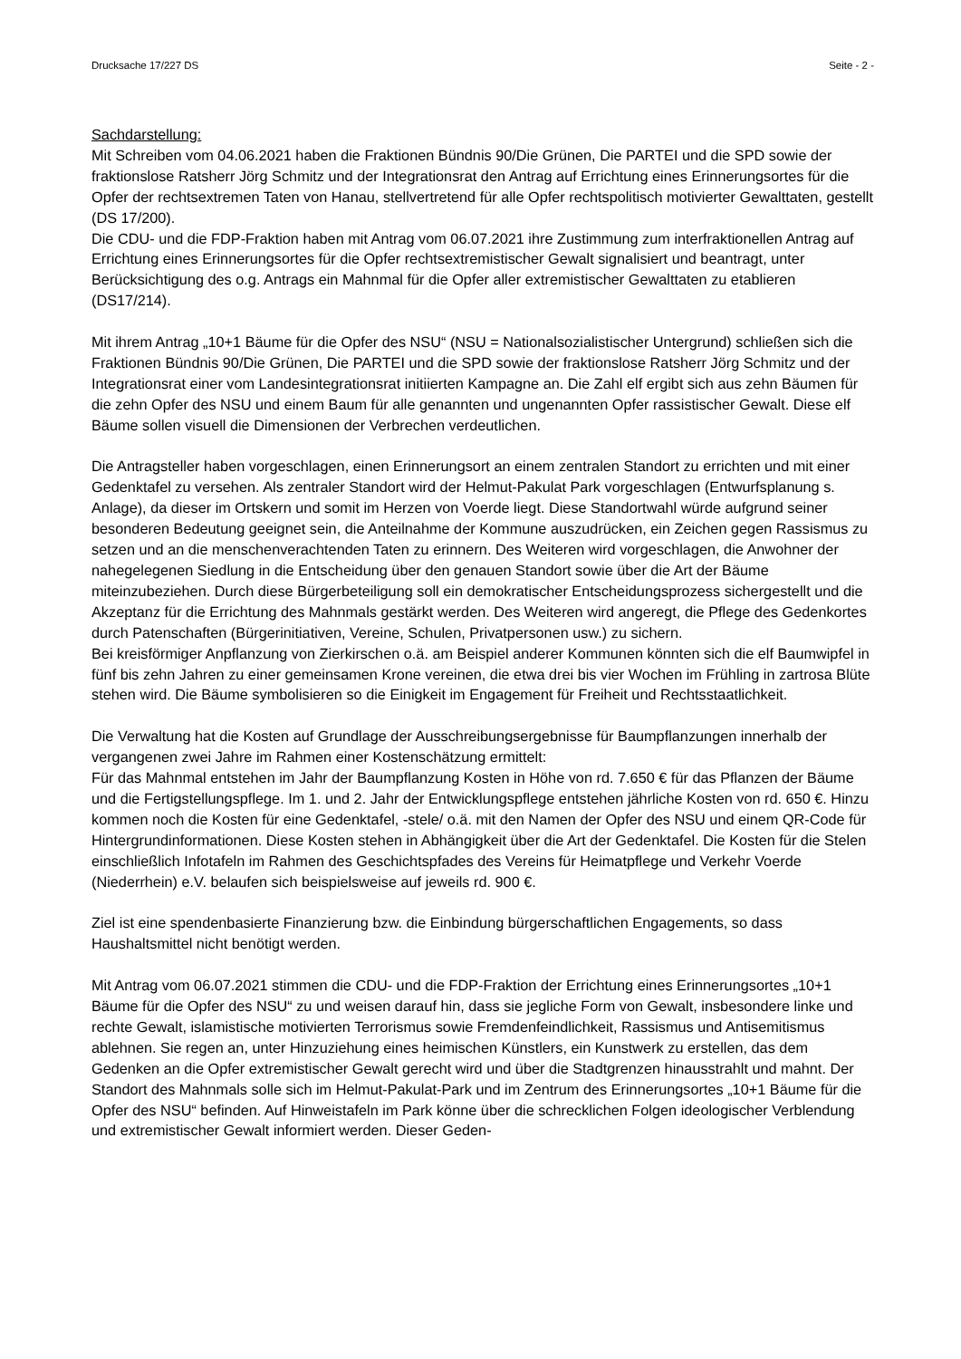Drucksache 17/227 DS Seite - 2 -
Sachdarstellung:
Mit Schreiben vom 04.06.2021 haben die Fraktionen Bündnis 90/Die Grünen, Die PARTEI und die SPD sowie der fraktionslose Ratsherr Jörg Schmitz und der Integrationsrat den Antrag auf Errichtung eines Erinnerungsortes für die Opfer der rechtsextremen Taten von Hanau, stellvertretend für alle Opfer rechtspolitisch motivierter Gewalttaten, gestellt (DS 17/200).
Die CDU- und die FDP-Fraktion haben mit Antrag vom 06.07.2021 ihre Zustimmung zum interfraktionellen Antrag auf Errichtung eines Erinnerungsortes für die Opfer rechtsextremistischer Gewalt signalisiert und beantragt, unter Berücksichtigung des o.g. Antrags ein Mahnmal für die Opfer aller extremistischer Gewalttaten zu etablieren (DS17/214).
Mit ihrem Antrag „10+1 Bäume für die Opfer des NSU“ (NSU = Nationalsozialistischer Untergrund) schließen sich die Fraktionen Bündnis 90/Die Grünen, Die PARTEI und die SPD sowie der fraktionslose Ratsherr Jörg Schmitz und der Integrationsrat einer vom Landesintegrationsrat initiierten Kampagne an. Die Zahl elf ergibt sich aus zehn Bäumen für die zehn Opfer des NSU und einem Baum für alle genannten und ungenannten Opfer rassistischer Gewalt. Diese elf Bäume sollen visuell die Dimensionen der Verbrechen verdeutlichen.
Die Antragsteller haben vorgeschlagen, einen Erinnerungsort an einem zentralen Standort zu errichten und mit einer Gedenktafel zu versehen. Als zentraler Standort wird der Helmut-Pakulat Park vorgeschlagen (Entwurfsplanung s. Anlage), da dieser im Ortskern und somit im Herzen von Voerde liegt. Diese Standortwahl würde aufgrund seiner besonderen Bedeutung geeignet sein, die Anteilnahme der Kommune auszudrücken, ein Zeichen gegen Rassismus zu setzen und an die menschenverachtenden Taten zu erinnern. Des Weiteren wird vorgeschlagen, die Anwohner der nahegelegenen Siedlung in die Entscheidung über den genauen Standort sowie über die Art der Bäume miteinzubeziehen. Durch diese Bürgerbeteiligung soll ein demokratischer Entscheidungsprozess sichergestellt und die Akzeptanz für die Errichtung des Mahnmals gestärkt werden. Des Weiteren wird angeregt, die Pflege des Gedenkortes durch Patenschaften (Bürgerinitiativen, Vereine, Schulen, Privatpersonen usw.) zu sichern.
Bei kreisförmiger Anpflanzung von Zierkirschen o.ä. am Beispiel anderer Kommunen könnten sich die elf Baumwipfel in fünf bis zehn Jahren zu einer gemeinsamen Krone vereinen, die etwa drei bis vier Wochen im Frühling in zartrosa Blüte stehen wird. Die Bäume symbolisieren so die Einigkeit im Engagement für Freiheit und Rechtsstaatlichkeit.
Die Verwaltung hat die Kosten auf Grundlage der Ausschreibungsergebnisse für Baumpflanzungen innerhalb der vergangenen zwei Jahre im Rahmen einer Kostenschätzung ermittelt:
Für das Mahnmal entstehen im Jahr der Baumpflanzung Kosten in Höhe von rd. 7.650 € für das Pflanzen der Bäume und die Fertigstellungspflege. Im 1. und 2. Jahr der Entwicklungspflege entstehen jährliche Kosten von rd. 650 €. Hinzu kommen noch die Kosten für eine Gedenktafel, -stele/ o.ä. mit den Namen der Opfer des NSU und einem QR-Code für Hintergrundinformationen. Diese Kosten stehen in Abhängigkeit über die Art der Gedenktafel. Die Kosten für die Stelen einschließlich Infotafeln im Rahmen des Geschichtspfades des Vereins für Heimatpflege und Verkehr Voerde (Niederrhein) e.V. belaufen sich beispielsweise auf jeweils rd. 900 €.
Ziel ist eine spendenbasierte Finanzierung bzw. die Einbindung bürgerschaftlichen Engagements, so dass Haushaltsmittel nicht benötigt werden.
Mit Antrag vom 06.07.2021 stimmen die CDU- und die FDP-Fraktion der Errichtung eines Erinnerungsortes „10+1 Bäume für die Opfer des NSU“ zu und weisen darauf hin, dass sie jegliche Form von Gewalt, insbesondere linke und rechte Gewalt, islamistische motivierten Terrorismus sowie Fremdenfeindlichkeit, Rassismus und Antisemitismus ablehnen. Sie regen an, unter Hinzuziehung eines heimischen Künstlers, ein Kunstwerk zu erstellen, das dem Gedenken an die Opfer extremistischer Gewalt gerecht wird und über die Stadtgrenzen hinausstrahlt und mahnt. Der Standort des Mahnmals solle sich im Helmut-Pakulat-Park und im Zentrum des Erinnerungsortes „10+1 Bäume für die Opfer des NSU“ befinden. Auf Hinweistafeln im Park könne über die schrecklichen Folgen ideologischer Verblendung und extremistischer Gewalt informiert werden. Dieser Geden-